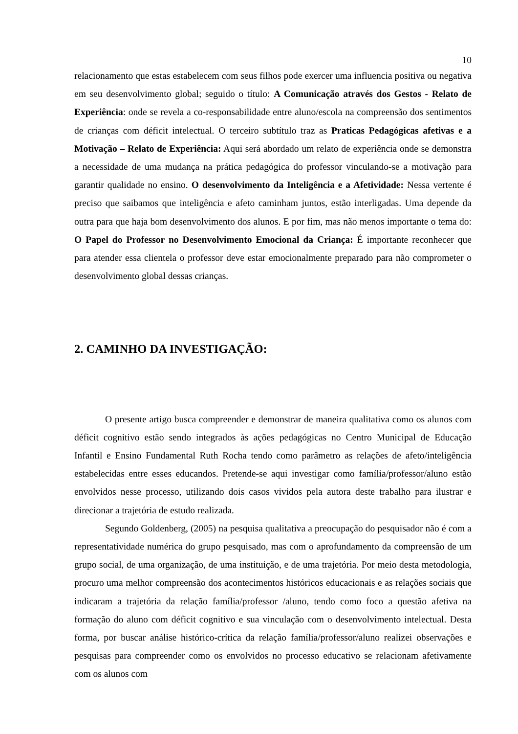10
relacionamento que estas estabelecem com seus filhos pode exercer uma influencia positiva ou negativa em seu desenvolvimento global; seguido o título: A Comunicação através dos Gestos - Relato de Experiência: onde se revela a co-responsabilidade entre aluno/escola na compreensão dos sentimentos de crianças com déficit intelectual. O terceiro subtítulo traz as Praticas Pedagógicas afetivas e a Motivação – Relato de Experiência: Aqui será abordado um relato de experiência onde se demonstra a necessidade de uma mudança na prática pedagógica do professor vinculando-se a motivação para garantir qualidade no ensino. O desenvolvimento da Inteligência e a Afetividade: Nessa vertente é preciso que saibamos que inteligência e afeto caminham juntos, estão interligadas. Uma depende da outra para que haja bom desenvolvimento dos alunos. E por fim, mas não menos importante o tema do: O Papel do Professor no Desenvolvimento Emocional da Criança: É importante reconhecer que para atender essa clientela o professor deve estar emocionalmente preparado para não comprometer o desenvolvimento global dessas crianças.
2. CAMINHO DA INVESTIGAÇÃO:
O presente artigo busca compreender e demonstrar de maneira qualitativa como os alunos com déficit cognitivo estão sendo integrados às ações pedagógicas no Centro Municipal de Educação Infantil e Ensino Fundamental Ruth Rocha tendo como parâmetro as relações de afeto/inteligência estabelecidas entre esses educandos. Pretende-se aqui investigar como família/professor/aluno estão envolvidos nesse processo, utilizando dois casos vividos pela autora deste trabalho para ilustrar e direcionar a trajetória de estudo realizada.
Segundo Goldenberg, (2005) na pesquisa qualitativa a preocupação do pesquisador não é com a representatividade numérica do grupo pesquisado, mas com o aprofundamento da compreensão de um grupo social, de uma organização, de uma instituição, e de uma trajetória. Por meio desta metodologia, procuro uma melhor compreensão dos acontecimentos históricos educacionais e as relações sociais que indicaram a trajetória da relação família/professor /aluno, tendo como foco a questão afetiva na formação do aluno com déficit cognitivo e sua vinculação com o desenvolvimento intelectual. Desta forma, por buscar análise histórico-crítica da relação família/professor/aluno realizei observações e pesquisas para compreender como os envolvidos no processo educativo se relacionam afetivamente com os alunos com